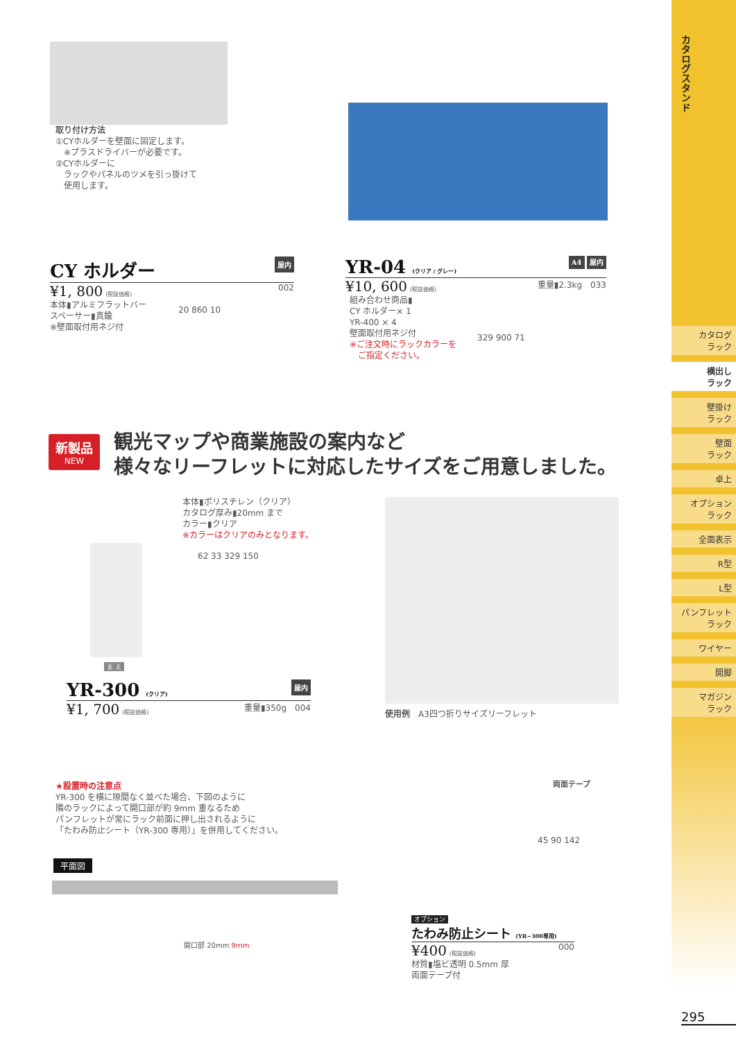カタログスタンド
カタログ
ラック
横出し
ラック
壁掛け
ラック
壁面
ラック
卓上
オプション
ラック
全面表示
R型
L型
パンフレット
ラック
ワイヤー
開脚
マガジン
ラック
取り付け方法
①CYホルダーを壁面に固定します。
　※プラスドライバーが必要です。
②CYホルダーに
　ラックやパネルのツメを引っ掛けて
　使用します。
CY ホルダー 屋内
¥1, 800 (税抜価格) 002
本体▮アルミフラットバー
スペーサー▮真鍮
※壁面取付用ネジ付
20 860 10
YR-04 (クリア / グレー) A4 屋内
¥10, 600 (税抜価格) 重量▮2.3kg　033
組み合わせ商品▮
CY ホルダー× 1
YR-400 × 4
壁面取付用ネジ付
※ご注文時にラックカラーを
　ご指定ください。
329 900 71
新製品
NEW
観光マップや商業施設の案内など
様々なリーフレットに対応したサイズをご用意しました。
本体▮ポリスチレン（クリア）
カタログ厚み▮20mm まで
カラー▮クリア
※カラーはクリアのみとなります。
ま え
62 33 329 150
YR-300 (クリア) 屋内
¥1, 700 (税抜価格) 重量▮350g　004
使用例　A3四つ折りサイズリーフレット
★設置時の注意点
YR-300 を横に隙間なく並べた場合、下図のように
隣のラックによって開口部が約 9mm 重なるため
パンフレットが常にラック前面に押し出されるように
「たわみ防止シート（YR-300 専用）」を併用してください。
平面図
開口部 20mm 9mm
両面テープ
45 90 142
オプション
たわみ防止シート (YR−300専用)
¥400 (税抜価格) 000
材質▮塩ビ透明 0.5mm 厚
両面テープ付
295